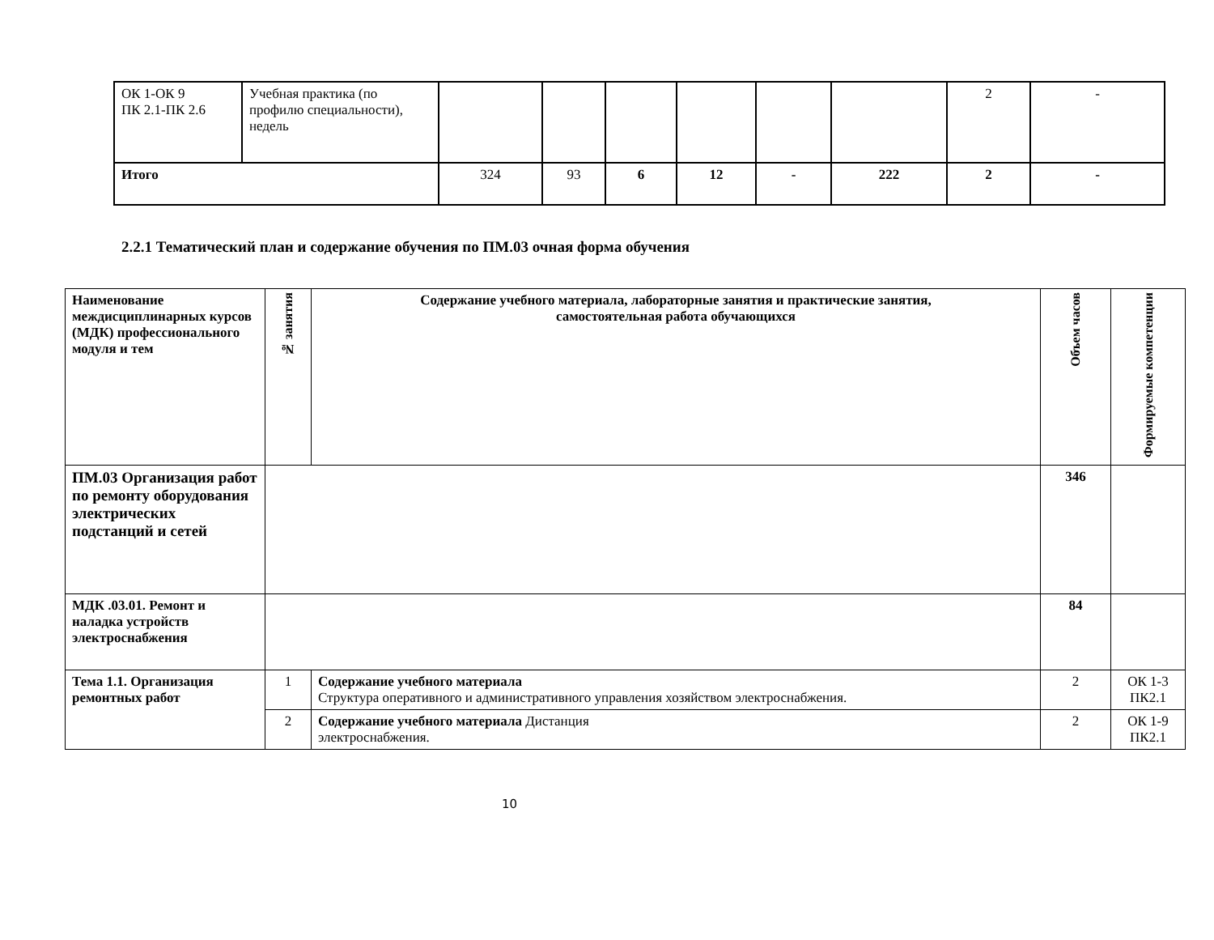| ОК 1-ОК 9 ПК 2.1-ПК 2.6 | Учебная практика (по профилю специальности), недель | | | | | | | 2 | - |
| Итого | | 324 | 93 | 6 | 12 | - | 222 | 2 | - |
2.2.1 Тематический план и содержание обучения по ПМ.03 очная форма обучения
| Наименование междисциплинарных курсов (МДК) профессионального модуля и тем | № занятия | Содержание учебного материала, лабораторные занятия и практические занятия, самостоятельная работа обучающихся | Объем часов | Формируемые компетенции |
| --- | --- | --- | --- | --- |
| ПМ.03 Организация работ по ремонту оборудования электрических подстанций и сетей | | | 346 | |
| МДК .03.01. Ремонт и наладка устройств электроснабжения | | | 84 | |
| Тема 1.1. Организация ремонтных работ | 1 | Содержание учебного материала Структура оперативного и административного управления хозяйством электроснабжения. | 2 | ОК 1-3 ПК2.1 |
| | 2 | Содержание учебного материала Дистанция электроснабжения. | 2 | ОК 1-9 ПК2.1 |
10